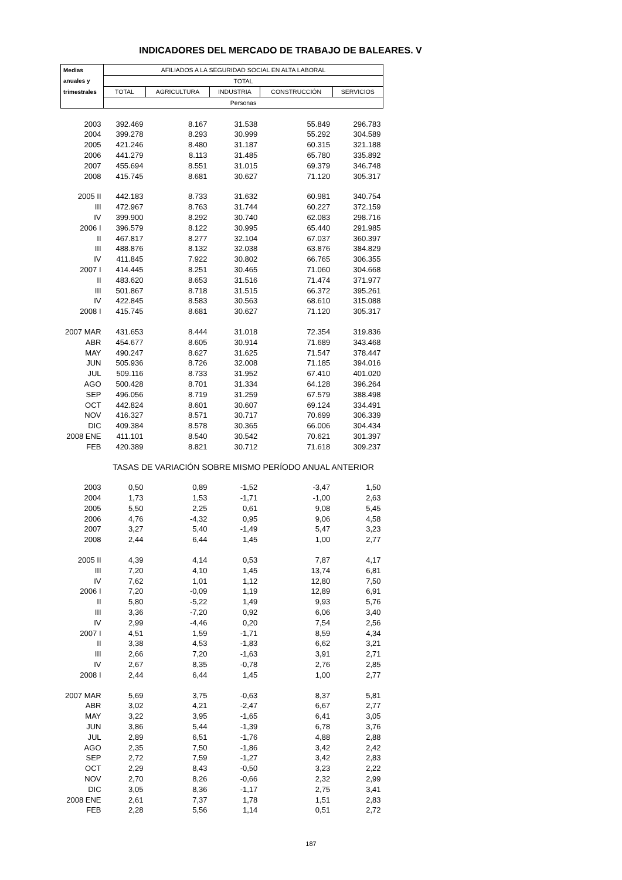INDICADORES DEL MERCADO DE TRABAJO DE BALEARES. V
| Medias | AFILIADOS A LA SEGURIDAD SOCIAL EN ALTA LABORAL | | | | |
| --- | --- | --- | --- | --- | --- |
| anuales y | TOTAL | | | | |
| trimestrales | TOTAL | AGRICULTURA | INDUSTRIA | CONSTRUCCIÓN | SERVICIOS |
| | Personas | | | | |
| 2003 | 392.469 | 8.167 | 31.538 | 55.849 | 296.783 |
| 2004 | 399.278 | 8.293 | 30.999 | 55.292 | 304.589 |
| 2005 | 421.246 | 8.480 | 31.187 | 60.315 | 321.188 |
| 2006 | 441.279 | 8.113 | 31.485 | 65.780 | 335.892 |
| 2007 | 455.694 | 8.551 | 31.015 | 69.379 | 346.748 |
| 2008 | 415.745 | 8.681 | 30.627 | 71.120 | 305.317 |
| 2005 II | 442.183 | 8.733 | 31.632 | 60.981 | 340.754 |
| III | 472.967 | 8.763 | 31.744 | 60.227 | 372.159 |
| IV | 399.900 | 8.292 | 30.740 | 62.083 | 298.716 |
| 2006 I | 396.579 | 8.122 | 30.995 | 65.440 | 291.985 |
| II | 467.817 | 8.277 | 32.104 | 67.037 | 360.397 |
| III | 488.876 | 8.132 | 32.038 | 63.876 | 384.829 |
| IV | 411.845 | 7.922 | 30.802 | 66.765 | 306.355 |
| 2007 I | 414.445 | 8.251 | 30.465 | 71.060 | 304.668 |
| II | 483.620 | 8.653 | 31.516 | 71.474 | 371.977 |
| III | 501.867 | 8.718 | 31.515 | 66.372 | 395.261 |
| IV | 422.845 | 8.583 | 30.563 | 68.610 | 315.088 |
| 2008 I | 415.745 | 8.681 | 30.627 | 71.120 | 305.317 |
| 2007 MAR | 431.653 | 8.444 | 31.018 | 72.354 | 319.836 |
| ABR | 454.677 | 8.605 | 30.914 | 71.689 | 343.468 |
| MAY | 490.247 | 8.627 | 31.625 | 71.547 | 378.447 |
| JUN | 505.936 | 8.726 | 32.008 | 71.185 | 394.016 |
| JUL | 509.116 | 8.733 | 31.952 | 67.410 | 401.020 |
| AGO | 500.428 | 8.701 | 31.334 | 64.128 | 396.264 |
| SEP | 496.056 | 8.719 | 31.259 | 67.579 | 388.498 |
| OCT | 442.824 | 8.601 | 30.607 | 69.124 | 334.491 |
| NOV | 416.327 | 8.571 | 30.717 | 70.699 | 306.339 |
| DIC | 409.384 | 8.578 | 30.365 | 66.006 | 304.434 |
| 2008 ENE | 411.101 | 8.540 | 30.542 | 70.621 | 301.397 |
| FEB | 420.389 | 8.821 | 30.712 | 71.618 | 309.237 |
| | TASAS DE VARIACIÓN SOBRE MISMO PERÍODO ANUAL ANTERIOR | | | | |
| 2003 | 0,50 | 0,89 | -1,52 | -3,47 | 1,50 |
| 2004 | 1,73 | 1,53 | -1,71 | -1,00 | 2,63 |
| 2005 | 5,50 | 2,25 | 0,61 | 9,08 | 5,45 |
| 2006 | 4,76 | -4,32 | 0,95 | 9,06 | 4,58 |
| 2007 | 3,27 | 5,40 | -1,49 | 5,47 | 3,23 |
| 2008 | 2,44 | 6,44 | 1,45 | 1,00 | 2,77 |
| 2005 II | 4,39 | 4,14 | 0,53 | 7,87 | 4,17 |
| III | 7,20 | 4,10 | 1,45 | 13,74 | 6,81 |
| IV | 7,62 | 1,01 | 1,12 | 12,80 | 7,50 |
| 2006 I | 7,20 | -0,09 | 1,19 | 12,89 | 6,91 |
| II | 5,80 | -5,22 | 1,49 | 9,93 | 5,76 |
| III | 3,36 | -7,20 | 0,92 | 6,06 | 3,40 |
| IV | 2,99 | -4,46 | 0,20 | 7,54 | 2,56 |
| 2007 I | 4,51 | 1,59 | -1,71 | 8,59 | 4,34 |
| II | 3,38 | 4,53 | -1,83 | 6,62 | 3,21 |
| III | 2,66 | 7,20 | -1,63 | 3,91 | 2,71 |
| IV | 2,67 | 8,35 | -0,78 | 2,76 | 2,85 |
| 2008 I | 2,44 | 6,44 | 1,45 | 1,00 | 2,77 |
| 2007 MAR | 5,69 | 3,75 | -0,63 | 8,37 | 5,81 |
| ABR | 3,02 | 4,21 | -2,47 | 6,67 | 2,77 |
| MAY | 3,22 | 3,95 | -1,65 | 6,41 | 3,05 |
| JUN | 3,86 | 5,44 | -1,39 | 6,78 | 3,76 |
| JUL | 2,89 | 6,51 | -1,76 | 4,88 | 2,88 |
| AGO | 2,35 | 7,50 | -1,86 | 3,42 | 2,42 |
| SEP | 2,72 | 7,59 | -1,27 | 3,42 | 2,83 |
| OCT | 2,29 | 8,43 | -0,50 | 3,23 | 2,22 |
| NOV | 2,70 | 8,26 | -0,66 | 2,32 | 2,99 |
| DIC | 3,05 | 8,36 | -1,17 | 2,75 | 3,41 |
| 2008 ENE | 2,61 | 7,37 | 1,78 | 1,51 | 2,83 |
| FEB | 2,28 | 5,56 | 1,14 | 0,51 | 2,72 |
187